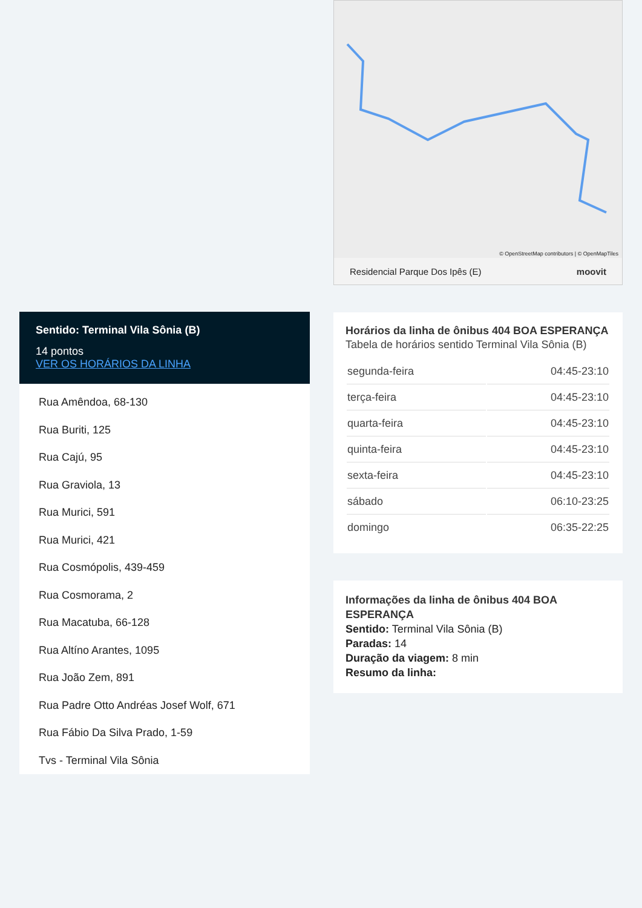Sentido: Terminal Vila Sônia (B)
14 pontos
VER OS HORÁRIOS DA LINHA
Rua Amêndoa, 68-130
Rua Buriti, 125
Rua Cajú, 95
Rua Graviola, 13
Rua Murici, 591
Rua Murici, 421
Rua Cosmópolis, 439-459
Rua Cosmorama, 2
Rua Macatuba, 66-128
Rua Altíno Arantes, 1095
Rua João Zem, 891
Rua Padre Otto Andréas Josef Wolf, 671
Rua Fábio Da Silva Prado, 1-59
Tvs - Terminal Vila Sônia
© OpenStreetMap contributors | © OpenMapTiles
Residencial Parque Dos Ipês (E) moovit
Horários da linha de ônibus 404 BOA ESPERANÇA
Tabela de horários sentido Terminal Vila Sônia (B)
| segunda-feira | 04:45-23:10 |
| terça-feira | 04:45-23:10 |
| quarta-feira | 04:45-23:10 |
| quinta-feira | 04:45-23:10 |
| sexta-feira | 04:45-23:10 |
| sábado | 06:10-23:25 |
| domingo | 06:35-22:25 |
Informações da linha de ônibus 404 BOA ESPERANÇA
Sentido: Terminal Vila Sônia (B)
Paradas: 14
Duração da viagem: 8 min
Resumo da linha: